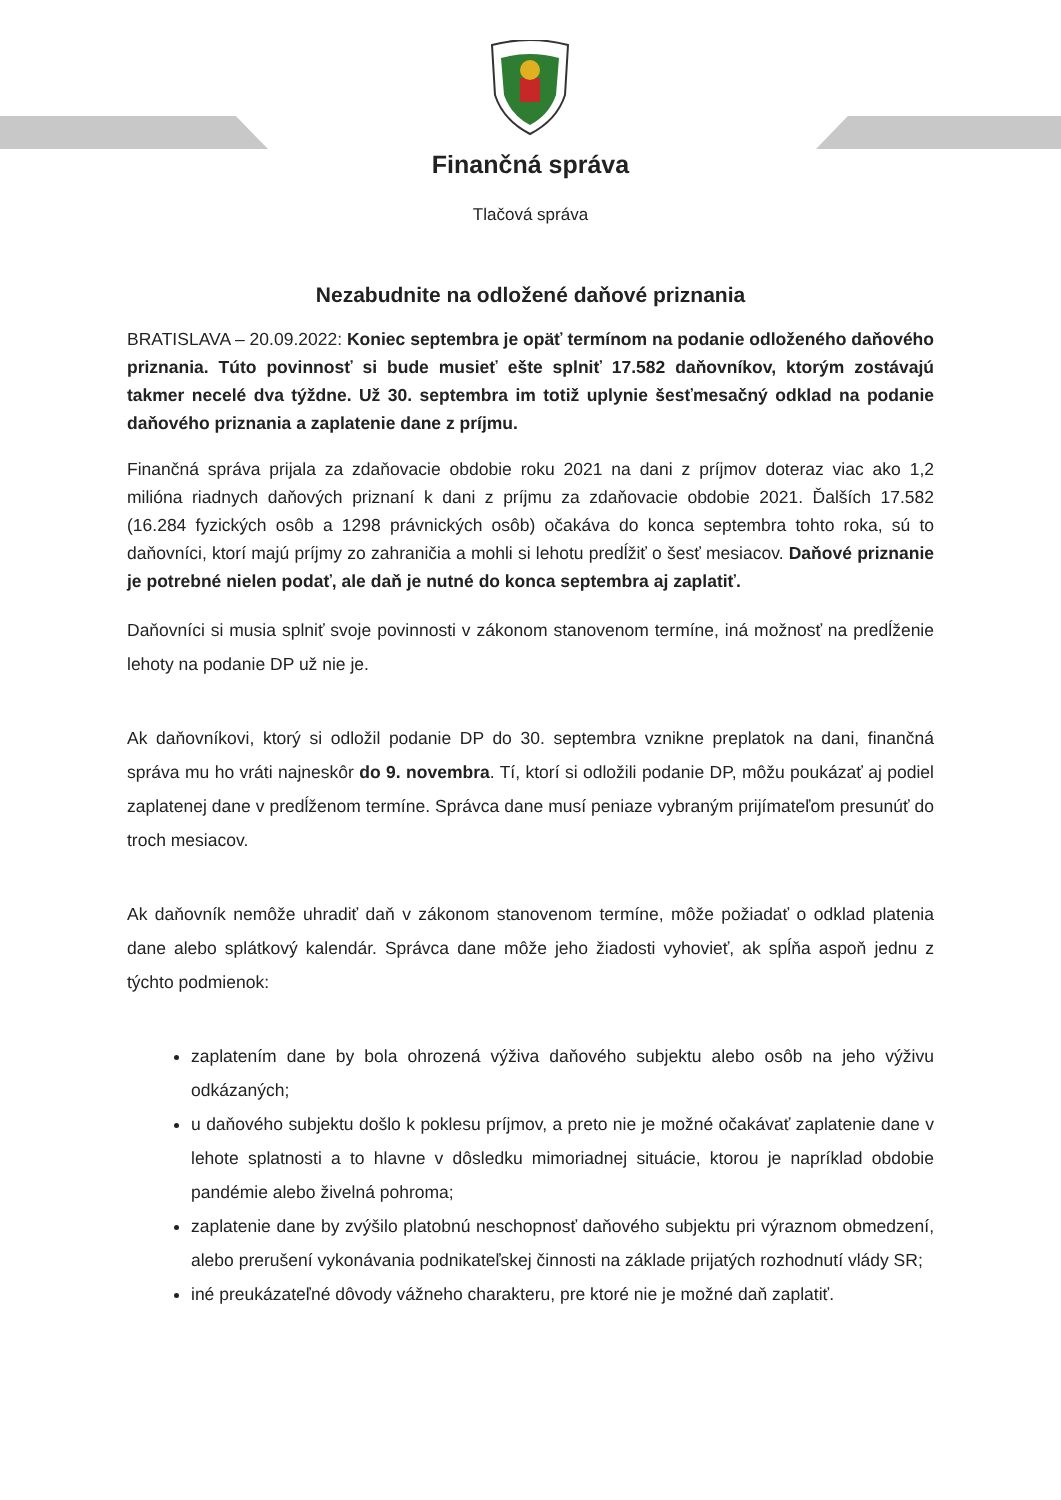Finančná správa
Tlačová správa
Nezabudnite na odložené daňové priznania
BRATISLAVA – 20.09.2022: Koniec septembra je opäť termínom na podanie odloženého daňového priznania. Túto povinnosť si bude musieť ešte splniť 17.582 daňovníkov, ktorým zostávajú takmer necelé dva týždne. Už 30. septembra im totiž uplynie šesťmesačný odklad na podanie daňového priznania a zaplatenie dane z príjmu.
Finančná správa prijala za zdaňovacie obdobie roku 2021 na dani z príjmov doteraz viac ako 1,2 milióna riadnych daňových priznaní k dani z príjmu za zdaňovacie obdobie 2021. Ďalších 17.582 (16.284 fyzických osôb a 1298 právnických osôb) očakáva do konca septembra tohto roka, sú to daňovníci, ktorí majú príjmy zo zahraničia a mohli si lehotu predĺžiť o šesť mesiacov. Daňové priznanie je potrebné nielen podať, ale daň je nutné do konca septembra aj zaplatiť.
Daňovníci si musia splniť svoje povinnosti v zákonom stanovenom termíne, iná možnosť na predĺženie lehoty na podanie DP už nie je.
Ak daňovníkovi, ktorý si odložil podanie DP do 30. septembra vznikne preplatok na dani, finančná správa mu ho vráti najneskôr do 9. novembra. Tí, ktorí si odložili podanie DP, môžu poukázať aj podiel zaplatenej dane v predĺženom termíne. Správca dane musí peniaze vybraným prijímateľom presunúť do troch mesiacov.
Ak daňovník nemôže uhradiť daň v zákonom stanovenom termíne, môže požiadať o odklad platenia dane alebo splátkový kalendár. Správca dane môže jeho žiadosti vyhovieť, ak spĺňa aspoň jednu z týchto podmienok:
zaplatením dane by bola ohrozená výživa daňového subjektu alebo osôb na jeho výživu odkázaných;
u daňového subjektu došlo k poklesu príjmov, a preto nie je možné očakávať zaplatenie dane v lehote splatnosti a to hlavne v dôsledku mimoriadnej situácie, ktorou je napríklad obdobie pandémie alebo živelná pohroma;
zaplatenie dane by zvýšilo platobnú neschopnosť daňového subjektu pri výraznom obmedzení, alebo prerušení vykonávania podnikateľskej činnosti na základe prijatých rozhodnutí vlády SR;
iné preukázateľné dôvody vážneho charakteru, pre ktoré nie je možné daň zaplatiť.